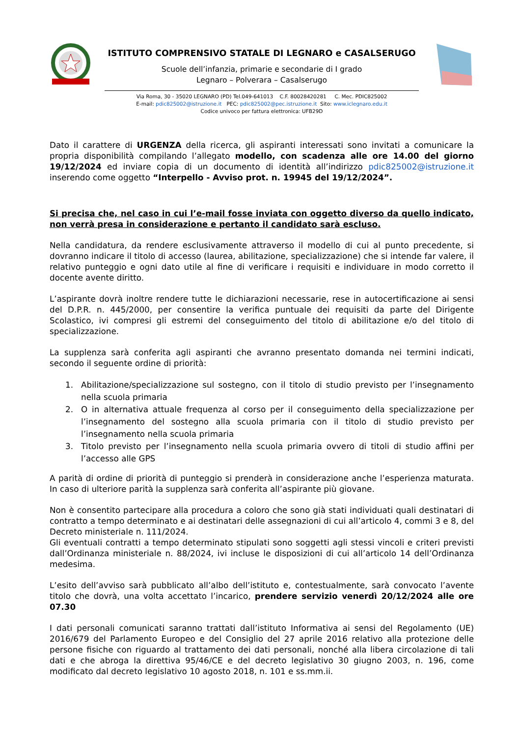ISTITUTO COMPRENSIVO STATALE DI LEGNARO e CASALSERUGO
Scuole dell’infanzia, primarie e secondarie di I grado
Legnaro – Polverara – Casalserugo
Via Roma, 30 - 35020 LEGNARO (PD) Tel.049-641013 C.F. 80028420281 C. Mec. PDIC825002
E-mail: pdic825002@istruzione.it PEC: pdic825002@pec.istruzione.it Sito: www.iclegnaro.edu.it
Codice univoco per fattura elettronica: UFB29D
Dato il carattere di URGENZA della ricerca, gli aspiranti interessati sono invitati a comunicare la propria disponibilità compilando l’allegato modello, con scadenza alle ore 14.00 del giorno 19/12/2024 ed inviare copia di un documento di identità all’indirizzo pdic825002@istruzione.it inserendo come oggetto “Interpello - Avviso prot. n. 19945 del 19/12/2024”.
Si precisa che, nel caso in cui l’e-mail fosse inviata con oggetto diverso da quello indicato, non verrà presa in considerazione e pertanto il candidato sarà escluso.
Nella candidatura, da rendere esclusivamente attraverso il modello di cui al punto precedente, si dovranno indicare il titolo di accesso (laurea, abilitazione, specializzazione) che si intende far valere, il relativo punteggio e ogni dato utile al fine di verificare i requisiti e individuare in modo corretto il docente avente diritto.
L’aspirante dovrà inoltre rendere tutte le dichiarazioni necessarie, rese in autocertificazione ai sensi del D.P.R. n. 445/2000, per consentire la verifica puntuale dei requisiti da parte del Dirigente Scolastico, ivi compresi gli estremi del conseguimento del titolo di abilitazione e/o del titolo di specializzazione.
La supplenza sarà conferita agli aspiranti che avranno presentato domanda nei termini indicati, secondo il seguente ordine di priorità:
1. Abilitazione/specializzazione sul sostegno, con il titolo di studio previsto per l’insegnamento nella scuola primaria
2. O in alternativa attuale frequenza al corso per il conseguimento della specializzazione per l’insegnamento del sostegno alla scuola primaria con il titolo di studio previsto per l’insegnamento nella scuola primaria
3. Titolo previsto per l’insegnamento nella scuola primaria ovvero di titoli di studio affini per l’accesso alle GPS
A parità di ordine di priorità di punteggio si prenderà in considerazione anche l’esperienza maturata. In caso di ulteriore parità la supplenza sarà conferita all’aspirante più giovane.
Non è consentito partecipare alla procedura a coloro che sono già stati individuati quali destinatari di contratto a tempo determinato e ai destinatari delle assegnazioni di cui all’articolo 4, commi 3 e 8, del Decreto ministeriale n. 111/2024.
Gli eventuali contratti a tempo determinato stipulati sono soggetti agli stessi vincoli e criteri previsti dall’Ordinanza ministeriale n. 88/2024, ivi incluse le disposizioni di cui all’articolo 14 dell’Ordinanza medesima.
L’esito dell’avviso sarà pubblicato all’albo dell’istituto e, contestualmente, sarà convocato l’avente titolo che dovrà, una volta accettato l’incarico, prendere servizio venerdì 20/12/2024 alle ore 07.30
I dati personali comunicati saranno trattati dall’istituto Informativa ai sensi del Regolamento (UE) 2016/679 del Parlamento Europeo e del Consiglio del 27 aprile 2016 relativo alla protezione delle persone fisiche con riguardo al trattamento dei dati personali, nonché alla libera circolazione di tali dati e che abroga la direttiva 95/46/CE e del decreto legislativo 30 giugno 2003, n. 196, come modificato dal decreto legislativo 10 agosto 2018, n. 101 e ss.mm.ii.